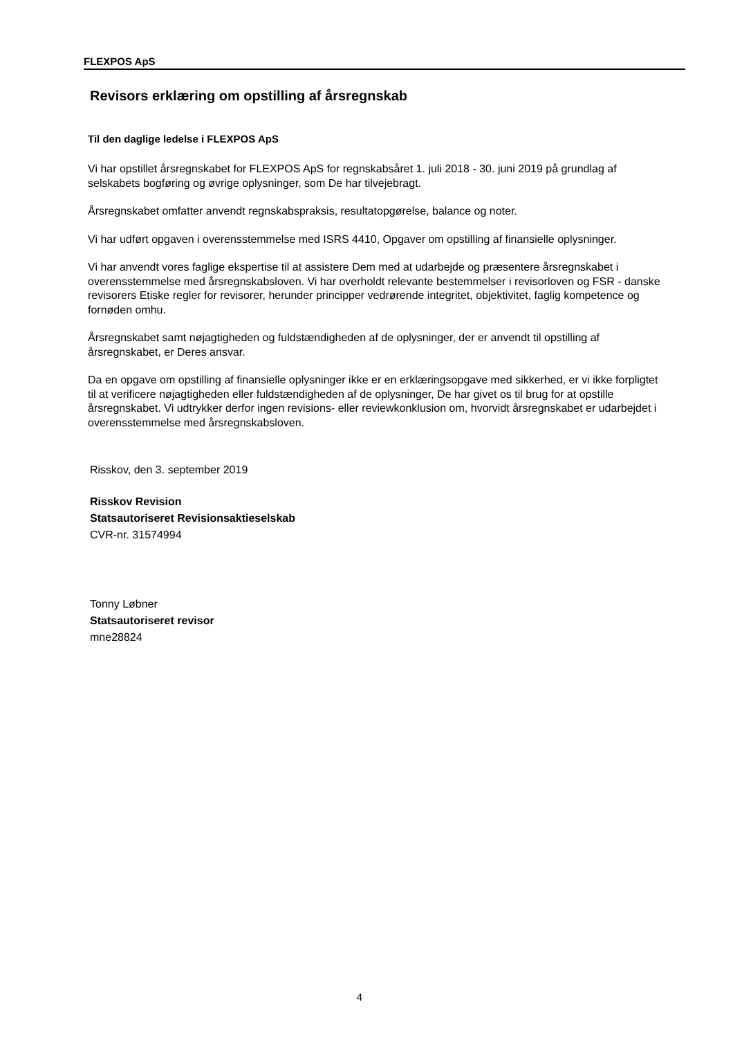FLEXPOS ApS
Revisors erklæring om opstilling af årsregnskab
Til den daglige ledelse i FLEXPOS ApS
Vi har opstillet årsregnskabet for FLEXPOS ApS for regnskabsåret 1. juli 2018 - 30. juni 2019 på grundlag af selskabets bogføring og øvrige oplysninger, som De har tilvejebragt.
Årsregnskabet omfatter anvendt regnskabspraksis, resultatopgørelse, balance og noter.
Vi har udført opgaven i overensstemmelse med ISRS 4410, Opgaver om opstilling af finansielle oplysninger.
Vi har anvendt vores faglige ekspertise til at assistere Dem med at udarbejde og præsentere årsregnskabet i overensstemmelse med årsregnskabsloven. Vi har overholdt relevante bestemmelser i revisorloven og FSR - danske revisorers Etiske regler for revisorer, herunder principper vedrørende integritet, objektivitet, faglig kompetence og fornøden omhu.
Årsregnskabet samt nøjagtigheden og fuldstændigheden af de oplysninger, der er anvendt til opstilling af årsregnskabet, er Deres ansvar.
Da en opgave om opstilling af finansielle oplysninger ikke er en erklæringsopgave med sikkerhed, er vi ikke forpligtet til at verificere nøjagtigheden eller fuldstændigheden af de oplysninger, De har givet os til brug for at opstille årsregnskabet. Vi udtrykker derfor ingen revisions- eller reviewkonklusion om, hvorvidt årsregnskabet er udarbejdet i overensstemmelse med årsregnskabsloven.
Risskov, den 3. september 2019
Risskov Revision
Statsautoriseret Revisionsaktieselskab
CVR-nr. 31574994
Tonny Løbner
Statsautoriseret revisor
mne28824
4